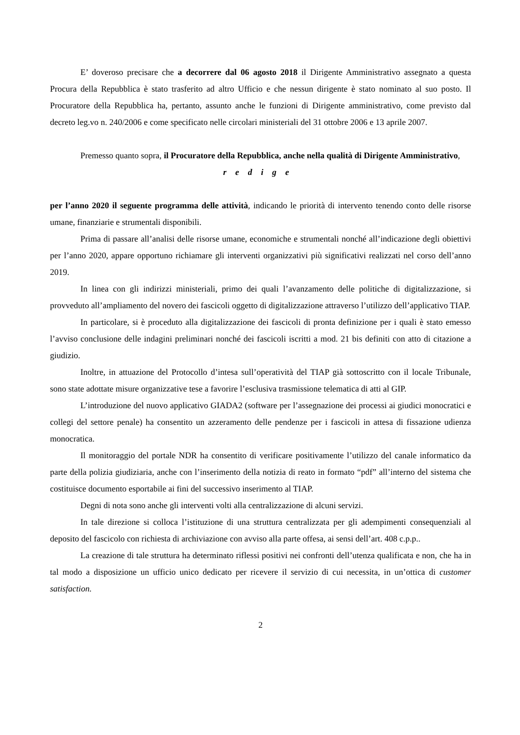E’ doveroso precisare che a decorrere dal 06 agosto 2018 il Dirigente Amministrativo assegnato a questa Procura della Repubblica è stato trasferito ad altro Ufficio e che nessun dirigente è stato nominato al suo posto. Il Procuratore della Repubblica ha, pertanto, assunto anche le funzioni di Dirigente amministrativo, come previsto dal decreto leg.vo n. 240/2006 e come specificato nelle circolari ministeriali del 31 ottobre 2006 e 13 aprile 2007.
Premesso quanto sopra, il Procuratore della Repubblica, anche nella qualità di Dirigente Amministrativo,
redige
per l’anno 2020 il seguente programma delle attività, indicando le priorità di intervento tenendo conto delle risorse umane, finanziarie e strumentali disponibili.
Prima di passare all’analisi delle risorse umane, economiche e strumentali nonché all’indicazione degli obiettivi per l’anno 2020, appare opportuno richiamare gli interventi organizzativi più significativi realizzati nel corso dell’anno 2019.
In linea con gli indirizzi ministeriali, primo dei quali l’avanzamento delle politiche di digitalizzazione, si provveduto all’ampliamento del novero dei fascicoli oggetto di digitalizzazione attraverso l’utilizzo dell’applicativo TIAP.
In particolare, si è proceduto alla digitalizzazione dei fascicoli di pronta definizione per i quali è stato emesso l’avviso conclusione delle indagini preliminari nonché dei fascicoli iscritti a mod. 21 bis definiti con atto di citazione a giudizio.
Inoltre, in attuazione del Protocollo d’intesa sull’operatività del TIAP già sottoscritto con il locale Tribunale, sono state adottate misure organizzative tese a favorire l’esclusiva trasmissione telematica di atti al GIP.
L’introduzione del nuovo applicativo GIADA2 (software per l’assegnazione dei processi ai giudici monocratici e collegi del settore penale) ha consentito un azzeramento delle pendenze per i fascicoli in attesa di fissazione udienza monocratica.
Il monitoraggio del portale NDR ha consentito di verificare positivamente l’utilizzo del canale informatico da parte della polizia giudiziaria, anche con l’inserimento della notizia di reato in formato “pdf” all’interno del sistema che costituisce documento esportabile ai fini del successivo inserimento al TIAP.
Degni di nota sono anche gli interventi volti alla centralizzazione di alcuni servizi.
In tale direzione si colloca l’istituzione di una struttura centralizzata per gli adempimenti consequenziali al deposito del fascicolo con richiesta di archiviazione con avviso alla parte offesa, ai sensi dell’art. 408 c.p.p..
La creazione di tale struttura ha determinato riflessi positivi nei confronti dell’utenza qualificata e non, che ha in tal modo a disposizione un ufficio unico dedicato per ricevere il servizio di cui necessita, in un’ottica di customer satisfaction.
2